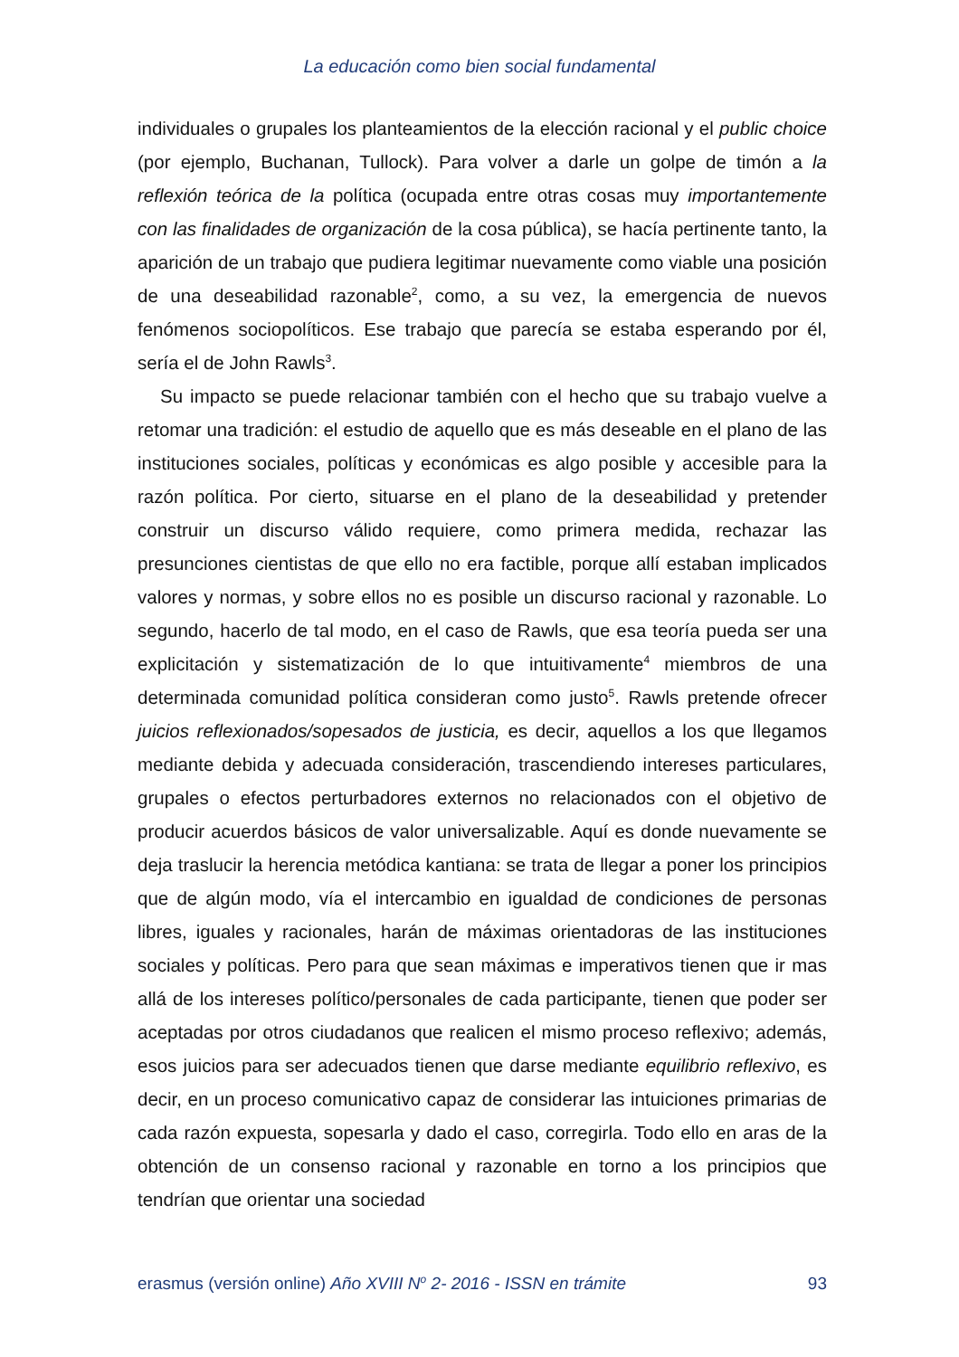La educación como bien social fundamental
individuales o grupales los planteamientos de la elección racional y el public choice (por ejemplo, Buchanan, Tullock). Para volver a darle un golpe de timón a la reflexión teórica de la política (ocupada entre otras cosas muy importantemente con las finalidades de organización de la cosa pública), se hacía pertinente tanto, la aparición de un trabajo que pudiera legitimar nuevamente como viable una posición de una deseabilidad razonable<sup>2</sup>, como, a su vez, la emergencia de nuevos fenómenos sociopolíticos. Ese trabajo que parecía se estaba esperando por él, sería el de John Rawls<sup>3</sup>.
Su impacto se puede relacionar también con el hecho que su trabajo vuelve a retomar una tradición: el estudio de aquello que es más deseable en el plano de las instituciones sociales, políticas y económicas es algo posible y accesible para la razón política. Por cierto, situarse en el plano de la deseabilidad y pretender construir un discurso válido requiere, como primera medida, rechazar las presunciones cientistas de que ello no era factible, porque allí estaban implicados valores y normas, y sobre ellos no es posible un discurso racional y razonable. Lo segundo, hacerlo de tal modo, en el caso de Rawls, que esa teoría pueda ser una explicitación y sistematización de lo que intuitivamente<sup>4</sup> miembros de una determinada comunidad política consideran como justo<sup>5</sup>. Rawls pretende ofrecer juicios reflexionados/sopesados de justicia, es decir, aquellos a los que llegamos mediante debida y adecuada consideración, trascendiendo intereses particulares, grupales o efectos perturbadores externos no relacionados con el objetivo de producir acuerdos básicos de valor universalizable. Aquí es donde nuevamente se deja traslucir la herencia metódica kantiana: se trata de llegar a poner los principios que de algún modo, vía el intercambio en igualdad de condiciones de personas libres, iguales y racionales, harán de máximas orientadoras de las instituciones sociales y políticas. Pero para que sean máximas e imperativos tienen que ir mas allá de los intereses político/personales de cada participante, tienen que poder ser aceptadas por otros ciudadanos que realicen el mismo proceso reflexivo; además, esos juicios para ser adecuados tienen que darse mediante equilibrio reflexivo, es decir, en un proceso comunicativo capaz de considerar las intuiciones primarias de cada razón expuesta, sopesarla y dado el caso, corregirla. Todo ello en aras de la obtención de un consenso racional y razonable en torno a los principios que tendrían que orientar una sociedad
erasmus (versión online) Año XVIII N<sup>o</sup> 2- 2016 - ISSN en trámite 93